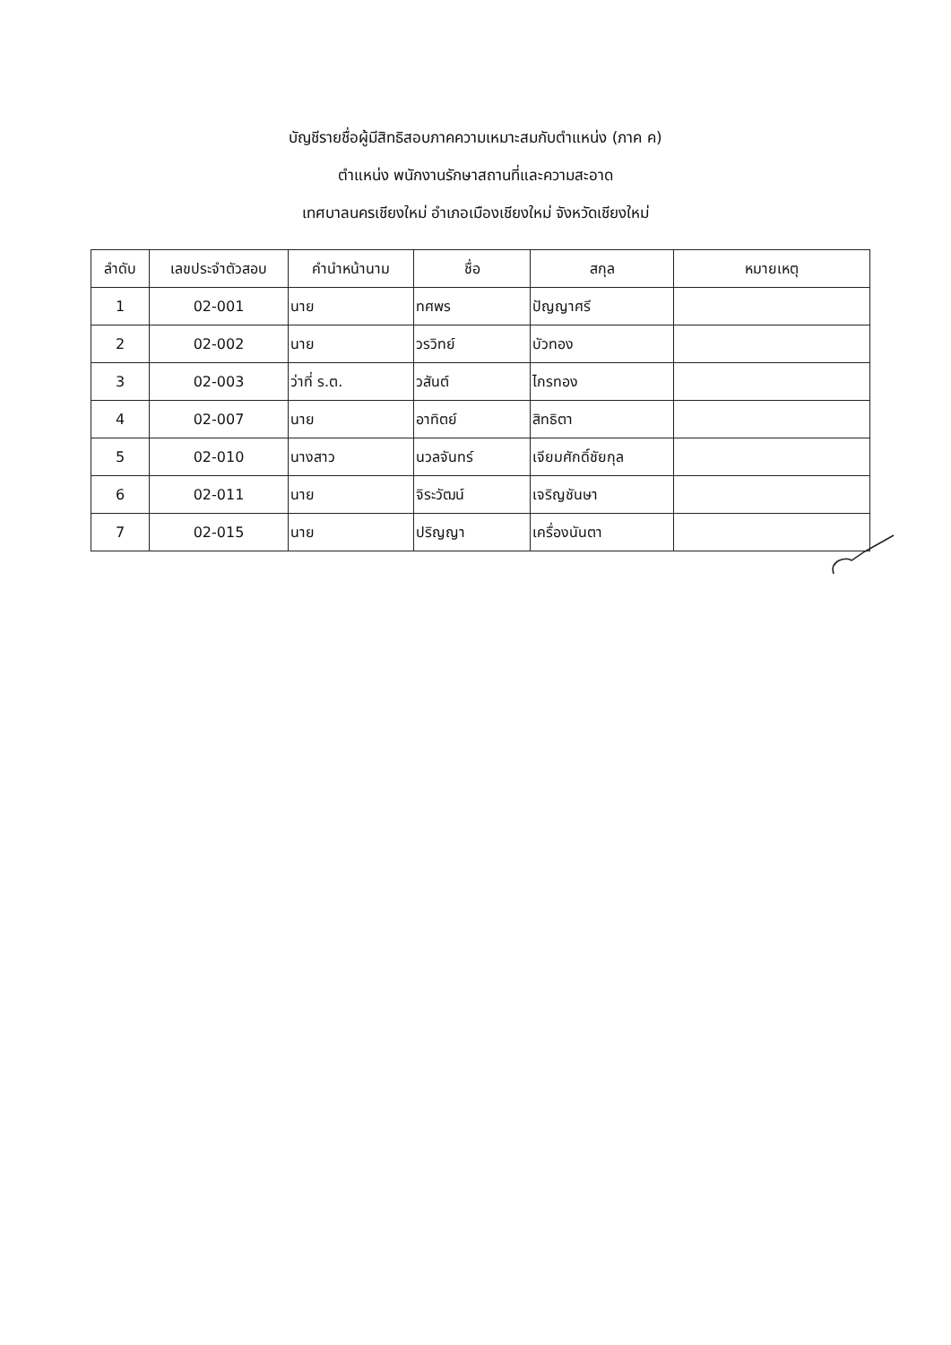บัญชีรายชื่อผู้มีสิทธิสอบภาคความเหมาะสมกับตำแหน่ง (ภาค ค)
ตำแหน่ง พนักงานรักษาสถานที่และความสะอาด
เทศบาลนครเชียงใหม่ อำเภอเมืองเชียงใหม่ จังหวัดเชียงใหม่
| ลำดับ | เลขประจำตัวสอบ | คำนำหน้านาม | ชื่อ | สกุล | หมายเหตุ |
| --- | --- | --- | --- | --- | --- |
| 1 | 02-001 | นาย | ทศพร | ปัญญาศรี | |
| 2 | 02-002 | นาย | วรวิทย์ | บัวทอง | |
| 3 | 02-003 | ว่าที่ ร.ต. | วสันต์ | ไกรทอง | |
| 4 | 02-007 | นาย | อาทิตย์ | สิทธิตา | |
| 5 | 02-010 | นางสาว | นวลจันทร์ | เจียมศักดิ์ชัยกุล | |
| 6 | 02-011 | นาย | จิระวัฒน์ | เจริญชันษา | |
| 7 | 02-015 | นาย | ปริญญา | เครื่องนันตา | |